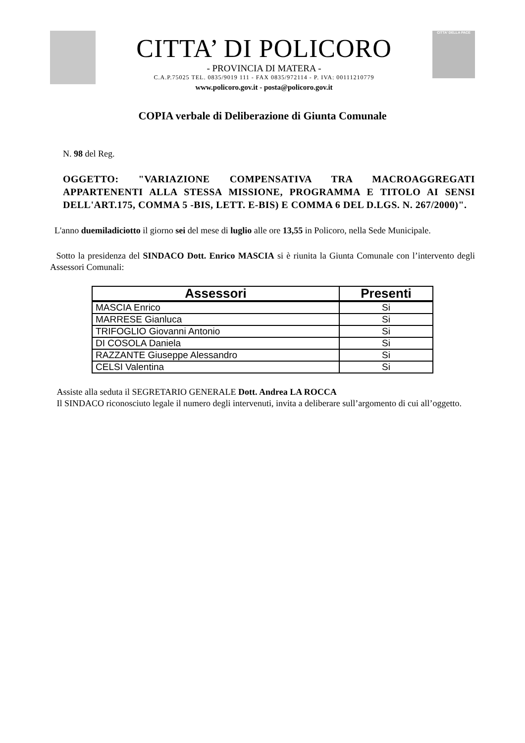CITTA’ DI POLICORO
- PROVINCIA DI MATERA -
C.A.P.75025 TEL. 0835/9019 111 - FAX 0835/972114 - P. IVA: 00111210779
www.policoro.gov.it - posta@policoro.gov.it
CITTA' DELLA PACE
COPIA verbale di Deliberazione di Giunta Comunale
N. 98 del Reg.
OGGETTO: "VARIAZIONE COMPENSATIVA TRA MACROAGGREGATI APPARTENENTI ALLA STESSA MISSIONE, PROGRAMMA E TITOLO AI SENSI DELL'ART.175, COMMA 5 -BIS, LETT. E-BIS) E COMMA 6 DEL D.LGS. N. 267/2000)".
L'anno duemiladiciotto il giorno sei del mese di luglio alle ore 13,55 in Policoro, nella Sede Municipale.
Sotto la presidenza del SINDACO Dott. Enrico MASCIA si è riunita la Giunta Comunale con l’intervento degli Assessori Comunali:
| Assessori | Presenti |
| --- | --- |
| MASCIA Enrico | Si |
| MARRESE Gianluca | Si |
| TRIFOGLIO Giovanni Antonio | Si |
| DI COSOLA Daniela | Si |
| RAZZANTE Giuseppe Alessandro | Si |
| CELSI Valentina | Si |
Assiste alla seduta il SEGRETARIO GENERALE Dott. Andrea LA ROCCA
Il SINDACO riconosciuto legale il numero degli intervenuti, invita a deliberare sull’argomento di cui all’oggetto.